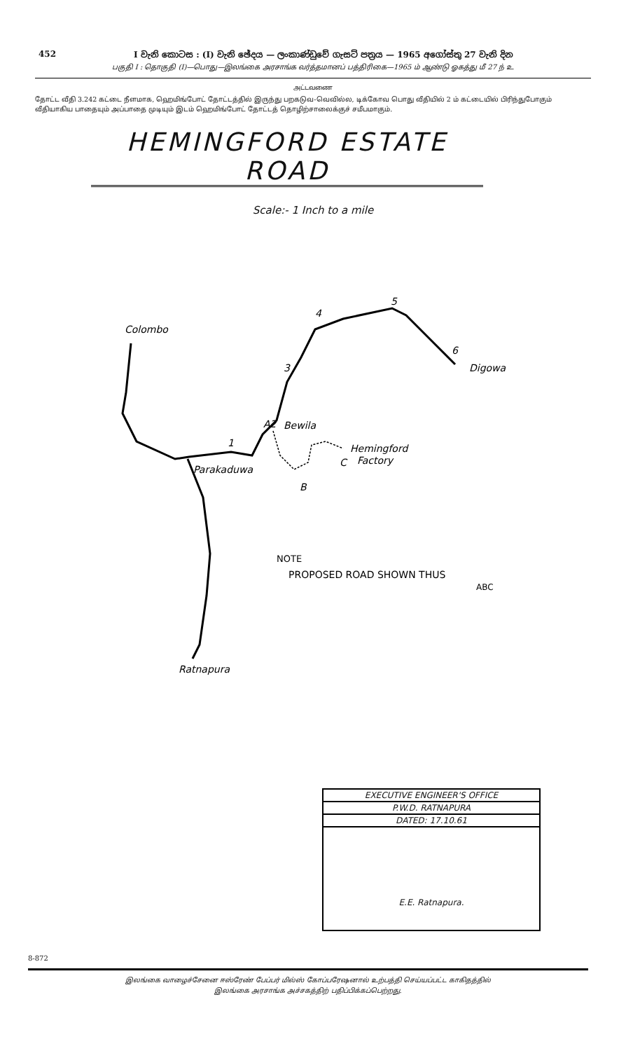452 I වැනි කොටස : (I) වැනි ඡේදය — ලංකාණ්ඩුවේ ගැසට් පත්‍රය — 1965 අගෝස්තු 27 වැනි දින
பகுதி I : தொகுதி (I)—பொது—இலங்கை அரசாங்க வர்த்தமானப் பத்திரிகை—1965 ம் ஆண்டு ஓகத்து மீ 27 ந் உ
அட்டவணை
தோட்ட வீதி 3.242 கட்டை நீளமாக, ஹெமிங்போட் தோட்டத்தில் இருந்து பறகடுவ-வெவில்ல, டிக்கோவ பொது வீதியில் 2 ம் கட்டையில் பிரிந்துபோகும் வீதியாகிய பாதையும் அப்பாதை முடியும் இடம் ஹெமிங்போட் தோட்டத் தொழிற்சாலைக்குச் சமீபமாகும்.
HEMINGFORD ESTATE ROAD
Scale:- 1 Inch to a mile
Colombo
Digowa
Bewila
Parakaduwa
Hemingford
Factory
C
B
A2
Ratnapura
1
3
4
5
6
NOTE
PROPOSED ROAD SHOWN THUS
ABC
EXECUTIVE ENGINEER'S OFFICE
P.W.D. RATNAPURA
DATED: 17.10.61
E.E. Ratnapura.
8-872
இலங்கை வாழைச்சேனை ஈஸ்ரேண் பேப்பர் மில்ஸ் கோப்பரேஷனால் உற்பத்தி செய்யப்பட்ட காகிதத்தில்
இலங்கை அரசாங்க அச்சகத்திற் பதிப்பிக்கப்பெற்றது.